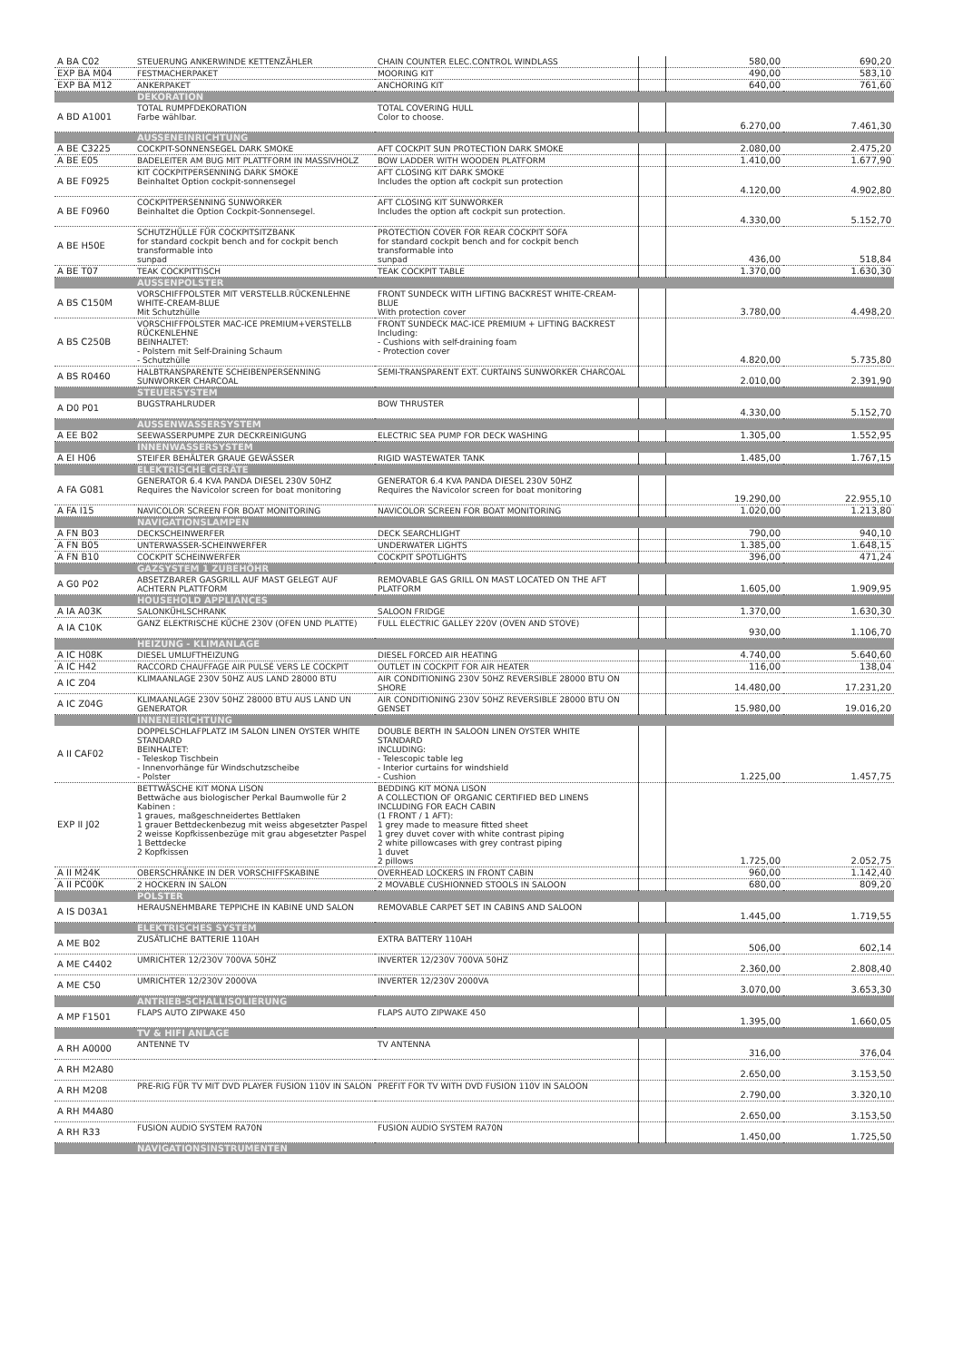| A BA C02 | STEUERUNG ANKERWINDE KETTENZÄHLER | CHAIN COUNTER ELEC.CONTROL WINDLASS | | 580,00 | 690,20 |
| EXP BA M04 | FESTMACHERPAKET | MOORING KIT | | 490,00 | 583,10 |
| EXP BA M12 | ANKERPAKET | ANCHORING KIT | | 640,00 | 761,60 |
| | DEKORATION | | | | |
| A BD A1001 | TOTAL RUMPFDEKORATION Farbe wählbar. | TOTAL COVERING HULL Color to choose. | | 6.270,00 | 7.461,30 |
| | AUSSENEINRICHTUNG | | | | |
| A BE C3225 | COCKPIT-SONNENSEGEL DARK SMOKE | AFT COCKPIT SUN PROTECTION DARK SMOKE | | 2.080,00 | 2.475,20 |
| A BE E05 | BADELEITER AM BUG MIT PLATTFORM IN MASSIVHOLZ | BOW LADDER WITH WOODEN PLATFORM | | 1.410,00 | 1.677,90 |
| A BE F0925 | KIT COCKPITPERSENNING DARK SMOKE Beinhaltet Option cockpit-sonnensegel | AFT CLOSING KIT DARK SMOKE Includes the option aft cockpit sun protection | | 4.120,00 | 4.902,80 |
| A BE F0960 | COCKPITPERSENNING SUNWORKER Beinhaltet die Option Cockpit-Sonnensegel. | AFT CLOSING KIT SUNWORKER Includes the option aft cockpit sun protection. | | 4.330,00 | 5.152,70 |
| A BE H50E | SCHUTZHÜLLE FÜR COCKPITSITZBANK for standard cockpit bench and for cockpit bench transformable into sunpad | PROTECTION COVER FOR REAR COCKPIT SOFA for standard cockpit bench and for cockpit bench transformable into sunpad | | 436,00 | 518,84 |
| A BE T07 | TEAK COCKPITTISCH | TEAK COCKPIT TABLE | | 1.370,00 | 1.630,30 |
| | AUSSENPOLSTER | | | | |
| A BS C150M | VORSCHIFFPOLSTER MIT VERSTELLB.RÜCKENLEHNE WHITE-CREAM-BLUE Mit Schutzhülle | FRONT SUNDECK WITH LIFTING BACKREST WHITE-CREAM-BLUE With protection cover | | 3.780,00 | 4.498,20 |
| A BS C250B | VORSCHIFFPOLSTER MAC-ICE PREMIUM+VERSTELLB RÜCKENLEHNE BEINHALTET: - Polstern mit Self-Draining Schaum - Schutzhülle | FRONT SUNDECK MAC-ICE PREMIUM + LIFTING BACKREST Including: - Cushions with self-draining foam - Protection cover | | 4.820,00 | 5.735,80 |
| A BS R0460 | HALBTRANSPARENTE SCHEIBENPERSENNING SUNWORKER CHARCOAL | SEMI-TRANSPARENT EXT. CURTAINS SUNWORKER CHARCOAL | | 2.010,00 | 2.391,90 |
| | STEUERSYSTEM | | | | |
| A D0 P01 | BUGSTRAHLRUDER | BOW THRUSTER | | 4.330,00 | 5.152,70 |
| | AUSSENWASSERSYSTEM | | | | |
| A EE B02 | SEEWASSERPUMPE ZUR DECKREINIGUNG | ELECTRIC SEA PUMP FOR DECK WASHING | | 1.305,00 | 1.552,95 |
| | INNENWASSERSYSTEM | | | | |
| A EI H06 | STEIFER BEHÄLTER GRAUE GEWÄSSER | RIGID WASTEWATER TANK | | 1.485,00 | 1.767,15 |
| | ELEKTRISCHE GERÄTE | | | | |
| A FA G081 | GENERATOR 6.4 KVA PANDA DIESEL 230V 50HZ Requires the Navicolor screen for boat monitoring | GENERATOR 6.4 KVA PANDA DIESEL 230V 50HZ Requires the Navicolor screen for boat monitoring | | 19.290,00 | 22.955,10 |
| A FA I15 | NAVICOLOR SCREEN FOR BOAT MONITORING | NAVICOLOR SCREEN FOR BOAT MONITORING | | 1.020,00 | 1.213,80 |
| | NAVIGATIONSLAMPEN | | | | |
| A FN B03 | DECKSCHEINWERFER | DECK SEARCHLIGHT | | 790,00 | 940,10 |
| A FN B05 | UNTERWASSER-SCHEINWERFER | UNDERWATER LIGHTS | | 1.385,00 | 1.648,15 |
| A FN B10 | COCKPIT SCHEINWERFER | COCKPIT SPOTLIGHTS | | 396,00 | 471,24 |
| | GAZSYSTEM 1 ZUBEHÖHR | | | | |
| A G0 P02 | ABSETZBARER GASGRILL AUF MAST GELEGT AUF ACHTERN PLATTFORM | REMOVABLE GAS GRILL ON MAST LOCATED ON THE AFT PLATFORM | | 1.605,00 | 1.909,95 |
| | HOUSEHOLD APPLIANCES | | | | |
| A IA A03K | SALONKÜHLSCHRANK | SALOON FRIDGE | | 1.370,00 | 1.630,30 |
| A IA C10K | GANZ ELEKTRISCHE KÜCHE 230V (OFEN UND PLATTE) | FULL ELECTRIC GALLEY 220V (OVEN AND STOVE) | | 930,00 | 1.106,70 |
| | HEIZUNG - KLIMANLAGE | | | | |
| A IC H08K | DIESEL UMLUFTHEIZUNG | DIESEL FORCED AIR HEATING | | 4.740,00 | 5.640,60 |
| A IC H42 | RACCORD CHAUFFAGE AIR PULSÉ VERS LE COCKPIT | OUTLET IN COCKPIT FOR AIR HEATER | | 116,00 | 138,04 |
| A IC Z04 | KLIMAANLAGE 230V 50HZ AUS LAND 28000 BTU | AIR CONDITIONING 230V 50HZ REVERSIBLE 28000 BTU ON SHORE | | 14.480,00 | 17.231,20 |
| A IC Z04G | KLIMAANLAGE 230V 50HZ 28000 BTU AUS LAND UN GENERATOR | AIR CONDITIONING 230V 50HZ REVERSIBLE 28000 BTU ON GENSET | | 15.980,00 | 19.016,20 |
| | INNENEIRICHTUNG | | | | |
| A II CAF02 | DOPPELSCHLAFPLATZ IM SALON LINEN OYSTER WHITE STANDARD BEINHALTET: - Teleskop Tischbein - Innenvorhänge für Windschutzscheibe - Polster | DOUBLE BERTH IN SALOON LINEN OYSTER WHITE STANDARD INCLUDING: - Telescopic table leg - Interior curtains for windshield - Cushion | | 1.225,00 | 1.457,75 |
| EXP II J02 | BETTWÄSCHE KIT MONA LISON Bettwäche aus biologischer Perkal Baumwolle für 2 Kabinen : 1 graues, maßgeschneidertes Bettlaken 1 grauer Bettdeckenbezug mit weiss abgesetzter Paspel 2 weisse Kopfkissenbezüge mit grau abgesetzter Paspel 1 Bettdecke 2 Kopfkissen | BEDDING KIT MONA LISON A COLLECTION OF ORGANIC CERTIFIED BED LINENS INCLUDING FOR EACH CABIN (1 FRONT / 1 AFT): 1 grey made to measure fitted sheet 1 grey duvet cover with white contrast piping 2 white pillowcases with grey contrast piping 1 duvet 2 pillows | | 1.725,00 | 2.052,75 |
| A II M24K | OBERSCHRÄNKE IN DER VORSCHIFFSKABINE | OVERHEAD LOCKERS IN FRONT CABIN | | 960,00 | 1.142,40 |
| A II PC00K | 2 HOCKERN IN SALON | 2 MOVABLE CUSHIONNED STOOLS IN SALOON | | 680,00 | 809,20 |
| | POLSTER | | | | |
| A IS D03A1 | HERAUSNEHMBARE TEPPICHE IN KABINE UND SALON | REMOVABLE CARPET SET IN CABINS AND SALOON | | 1.445,00 | 1.719,55 |
| | ELEKTRISCHES SYSTEM | | | | |
| A ME B02 | ZUSÄTLICHE BATTERIE 110AH | EXTRA BATTERY 110AH | | 506,00 | 602,14 |
| A ME C4402 | UMRICHTER 12/230V 700VA 50HZ | INVERTER 12/230V 700VA 50HZ | | 2.360,00 | 2.808,40 |
| A ME C50 | UMRICHTER 12/230V 2000VA | INVERTER 12/230V 2000VA | | 3.070,00 | 3.653,30 |
| | ANTRIEB-SCHALLISOLIERUNG | | | | |
| A MP F1501 | FLAPS AUTO ZIPWAKE 450 | FLAPS AUTO ZIPWAKE 450 | | 1.395,00 | 1.660,05 |
| | TV & HIFI ANLAGE | | | | |
| A RH A0000 | ANTENNE TV | TV ANTENNA | | 316,00 | 376,04 |
| A RH M2A80 | | | | 2.650,00 | 3.153,50 |
| A RH M208 | PRE-RIG FÜR TV MIT DVD PLAYER FUSION 110V IN SALON | PREFIT FOR TV WITH DVD FUSION 110V IN SALOON | | 2.790,00 | 3.320,10 |
| A RH M4A80 | | | | 2.650,00 | 3.153,50 |
| A RH R33 | FUSION AUDIO SYSTEM RA70N | FUSION AUDIO SYSTEM RA70N | | 1.450,00 | 1.725,50 |
| | NAVIGATIONSINSTRUMENTEN | | | | |